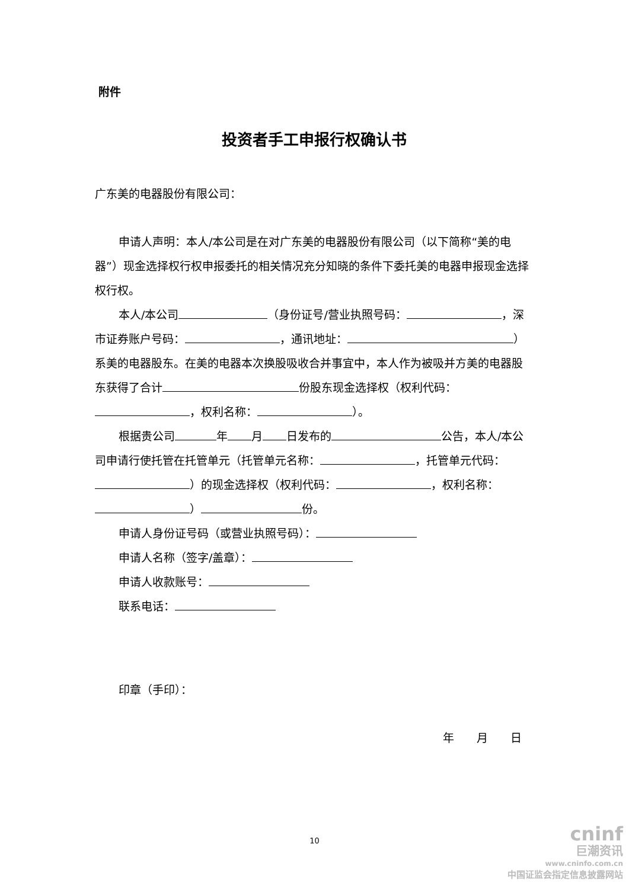附件
投资者手工申报行权确认书
广东美的电器股份有限公司：
申请人声明：本人/本公司是在对广东美的电器股份有限公司（以下简称“美的电器”）现金选择权行权申报委托的相关情况充分知晓的条件下委托美的电器申报现金选择权行权。
本人/本公司 （身份证号/营业执照号码： ，深市证券账户号码： ，通讯地址： ）系美的电器股东。在美的电器本次换股吸收合并事宜中，本人作为被吸并方美的电器股东获得了合计 份股东现金选择权（权利代码： ，权利名称： ）。
根据贵公司 年 月 日发布的 公告，本人/本公司申请行使托管在托管单元（托管单元名称： ，托管单元代码： ）的现金选择权（权利代码： ，权利名称： ） 份。
申请人身份证号码（或营业执照号码）：
申请人名称（签字/盖章）：
申请人收款账号：
联系电话：
印章（手印）：
年　　月　　日
10
cninf
巨潮资讯
www.cninfo.com.cn
中国证监会指定信息披露网站